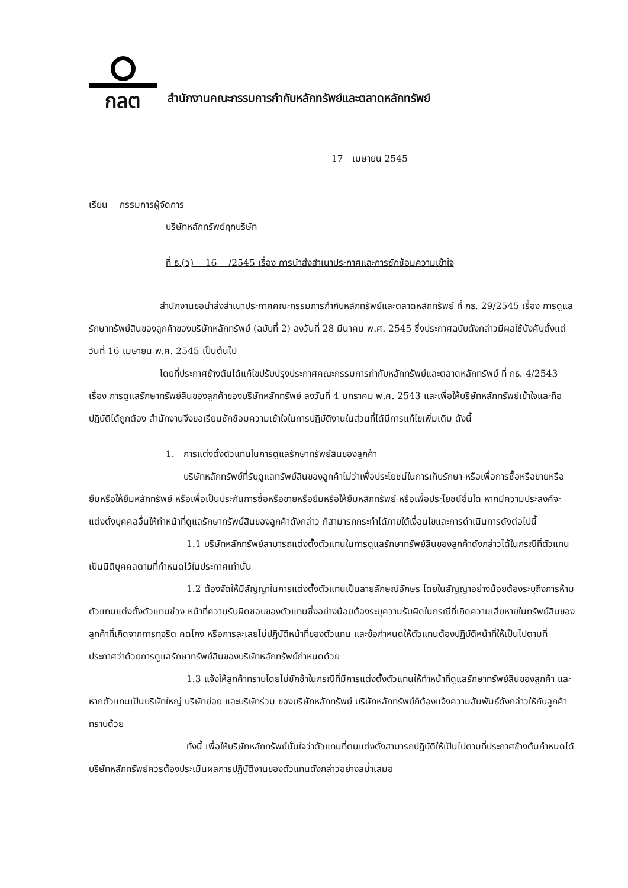กลต
สำนักงานคณะกรรมการกำกับหลักทรัพย์และตลาดหลักทรัพย์
17 เมษายน 2545
เรียน กรรมการผู้จัดการ
บริษัทหลักทรัพย์ทุกบริษัท
ที่ ธ.(ว) 16 /2545 เรื่อง การนำส่งสำเนาประกาศและการซักซ้อมความเข้าใจ
สำนักงานขอนำส่งสำเนาประกาศคณะกรรมการกำกับหลักทรัพย์และตลาดหลักทรัพย์ ที่ กธ. 29/2545 เรื่อง การดูแลรักษาทรัพย์สินของลูกค้าของบริษัทหลักทรัพย์ (ฉบับที่ 2) ลงวันที่ 28 มีนาคม พ.ศ. 2545 ซึ่งประกาศฉบับดังกล่าวมีผลใช้บังคับตั้งแต่วันที่ 16 เมษายน พ.ศ. 2545 เป็นต้นไป
โดยที่ประกาศข้างต้นได้แก้ไขปรับปรุงประกาศคณะกรรมการกำกับหลักทรัพย์และตลาดหลักทรัพย์ ที่ กธ. 4/2543 เรื่อง การดูแลรักษาทรัพย์สินของลูกค้าของบริษัทหลักทรัพย์ ลงวันที่ 4 มกราคม พ.ศ. 2543 และเพื่อให้บริษัทหลักทรัพย์เข้าใจและถือปฏิบัติได้ถูกต้อง สำนักงานจึงขอเรียนซักซ้อมความเข้าใจในการปฏิบัติงานในส่วนที่ได้มีการแก้ไขเพิ่มเติม ดังนี้
1. การแต่งตั้งตัวแทนในการดูแลรักษาทรัพย์สินของลูกค้า
บริษัทหลักทรัพย์ที่รับดูแลทรัพย์สินของลูกค้าไม่ว่าเพื่อประโยชน์ในการเก็บรักษา หรือเพื่อการซื้อหรือขายหรือยืมหรือให้ยืมหลักทรัพย์ หรือเพื่อเป็นประกันการซื้อหรือขายหรือยืมหรือให้ยืมหลักทรัพย์ หรือเพื่อประโยชน์อื่นใด หากมีความประสงค์จะแต่งตั้งบุคคลอื่นให้ทำหน้าที่ดูแลรักษาทรัพย์สินของลูกค้าดังกล่าว ก็สามารถกระทำได้ภายใต้เงื่อนไขและการดำเนินการดังต่อไปนี้
1.1 บริษัทหลักทรัพย์สามารถแต่งตั้งตัวแทนในการดูแลรักษาทรัพย์สินของลูกค้าดังกล่าวได้ในกรณีที่ตัวแทนเป็นนิติบุคคลตามที่กำหนดไว้ในประกาศเท่านั้น
1.2 ต้องจัดให้มีสัญญาในการแต่งตั้งตัวแทนเป็นลายลักษณ์อักษร โดยในสัญญาอย่างน้อยต้องระบุถึงการห้ามตัวแทนแต่งตั้งตัวแทนช่วง หน้าที่ความรับผิดชอบของตัวแทนซึ่งอย่างน้อยต้องระบุความรับผิดในกรณีที่เกิดความเสียหายในทรัพย์สินของลูกค้าที่เกิดจากการทุจริต คดโกง หรือการละเลยไม่ปฏิบัติหน้าที่ของตัวแทน และข้อกำหนดให้ตัวแทนต้องปฏิบัติหน้าที่ให้เป็นไปตามที่ประกาศว่าด้วยการดูแลรักษาทรัพย์สินของบริษัทหลักทรัพย์กำหนดด้วย
1.3 แจ้งให้ลูกค้าทราบโดยไม่ชักช้าในกรณีที่มีการแต่งตั้งตัวแทนให้ทำหน้าที่ดูแลรักษาทรัพย์สินของลูกค้า และหากตัวแทนเป็นบริษัทใหญ่ บริษัทย่อย และบริษัทร่วม ของบริษัทหลักทรัพย์ บริษัทหลักทรัพย์ก็ต้องแจ้งความสัมพันธ์ดังกล่าวให้กับลูกค้าทราบด้วย
ทั้งนี้ เพื่อให้บริษัทหลักทรัพย์มั่นใจว่าตัวแทนที่ตนแต่งตั้งสามารถปฏิบัติให้เป็นไปตามที่ประกาศข้างต้นกำหนดได้ บริษัทหลักทรัพย์ควรต้องประเมินผลการปฏิบัติงานของตัวแทนดังกล่าวอย่างสม่ำเสมอ